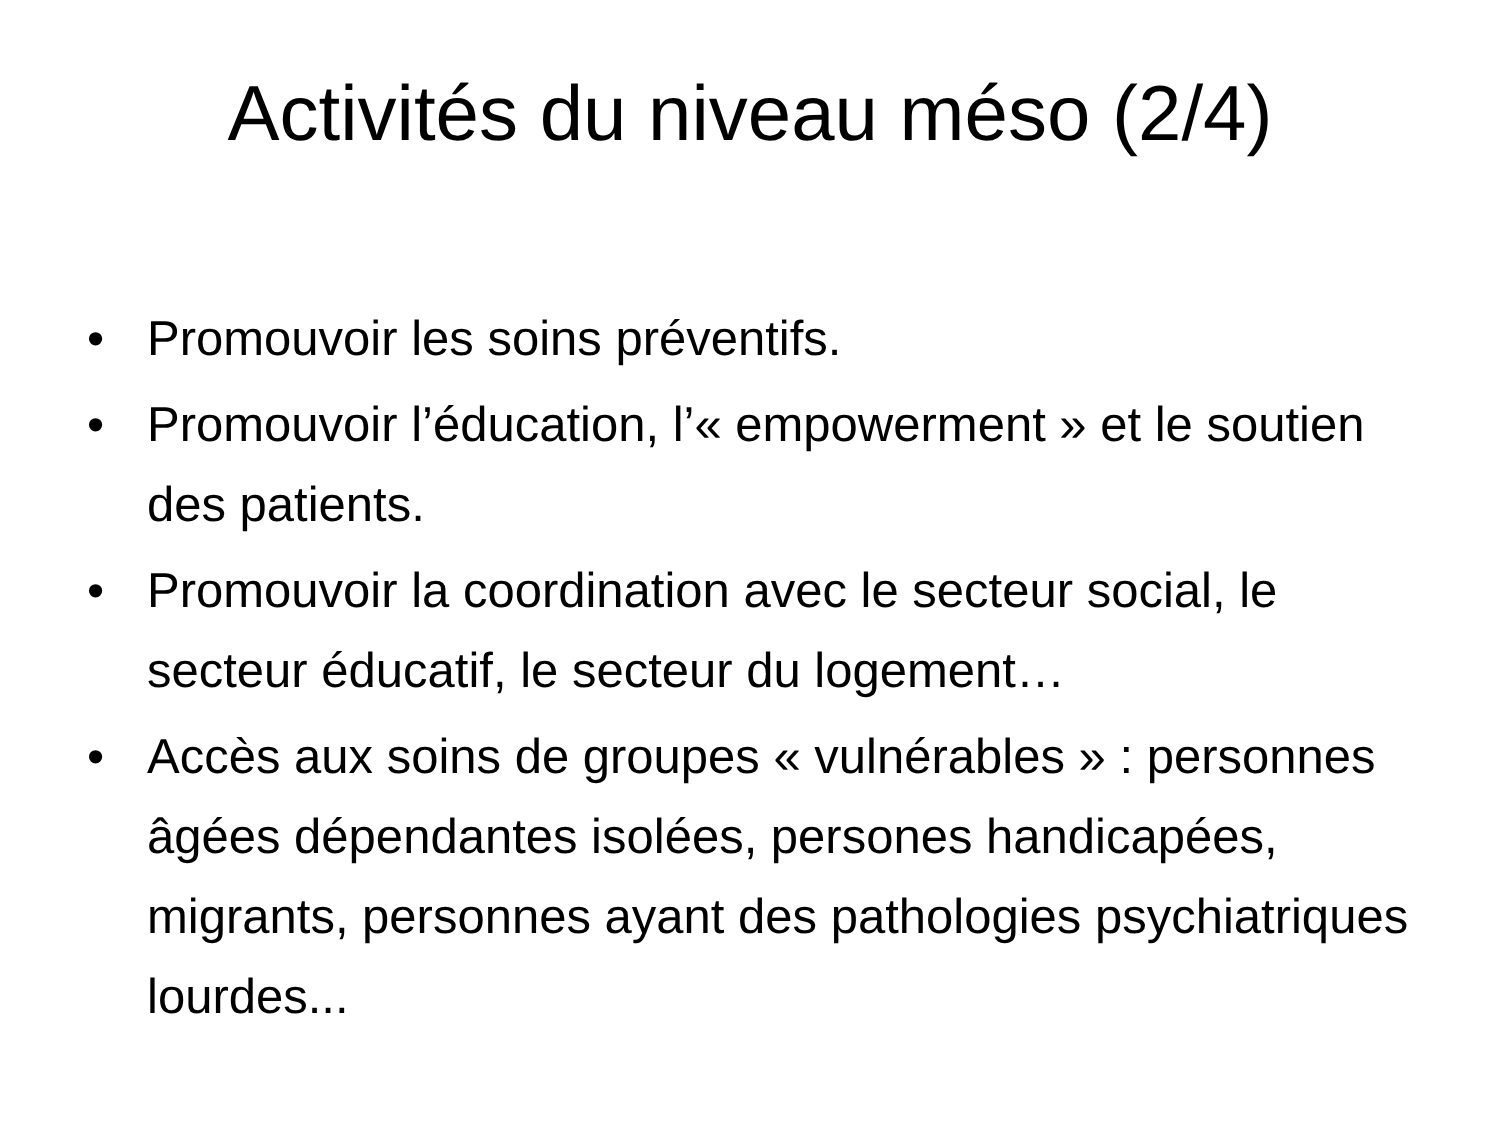Activités du niveau méso (2/4)
• Promouvoir les soins préventifs.
• Promouvoir l’éducation, l’« empowerment » et le soutien des patients.
• Promouvoir la coordination avec le secteur social, le secteur éducatif, le secteur du logement…
• Accès aux soins de groupes « vulnérables » : personnes âgées dépendantes isolées, persones handicapées, migrants, personnes ayant des pathologies psychiatriques lourdes...